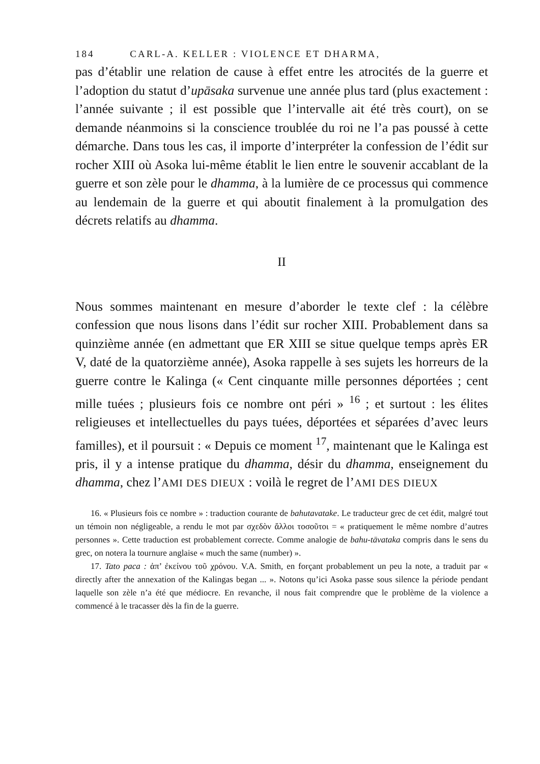184 CARL-A. KELLER : VIOLENCE ET DHARMA,
pas d’établir une relation de cause à effet entre les atrocités de la guerre et l’adoption du statut d’upāsaka survenue une année plus tard (plus exactement : l’année suivante ; il est possible que l’intervalle ait été très court), on se demande néanmoins si la conscience troublée du roi ne l’a pas poussé à cette démarche. Dans tous les cas, il importe d’interpréter la confession de l’édit sur rocher XIII où Asoka lui-même établit le lien entre le souvenir accablant de la guerre et son zèle pour le dhamma, à la lumière de ce processus qui commence au lendemain de la guerre et qui aboutit finalement à la promulgation des décrets relatifs au dhamma.
II
Nous sommes maintenant en mesure d’aborder le texte clef : la célèbre confession que nous lisons dans l’édit sur rocher XIII. Probablement dans sa quinzième année (en admettant que ER XIII se situe quelque temps après ER V, daté de la quatorzième année), Asoka rappelle à ses sujets les horreurs de la guerre contre le Kalinga (« Cent cinquante mille personnes déportées ; cent mille tuées ; plusieurs fois ce nombre ont péri » <sup>16</sup> ; et surtout : les élites religieuses et intellectuelles du pays tuées, déportées et séparées d’avec leurs familles), et il poursuit : « Depuis ce moment <sup>17</sup>, maintenant que le Kalinga est pris, il y a intense pratique du dhamma, désir du dhamma, enseignement du dhamma, chez l’AMI DES DIEUX : voilà le regret de l’AMI DES DIEUX
16. « Plusieurs fois ce nombre » : traduction courante de bahutavatake. Le traducteur grec de cet édit, malgré tout un témoin non négligeable, a rendu le mot par σχεδὸν ἄλλοι τοσοῦτοι = « pratiquement le même nombre d’autres personnes ». Cette traduction est probablement correcte. Comme analogie de bahu-tāvataka compris dans le sens du grec, on notera la tournure anglaise « much the same (number) ».
17. Tato paca : ἀπ’ ἐκείνου τοῦ χρόνου. V.A. Smith, en forçant probablement un peu la note, a traduit par « directly after the annexation of the Kalingas began ... ». Notons qu’ici Asoka passe sous silence la période pendant laquelle son zèle n’a été que médiocre. En revanche, il nous fait comprendre que le problème de la violence a commencé à le tracasser dès la fin de la guerre.